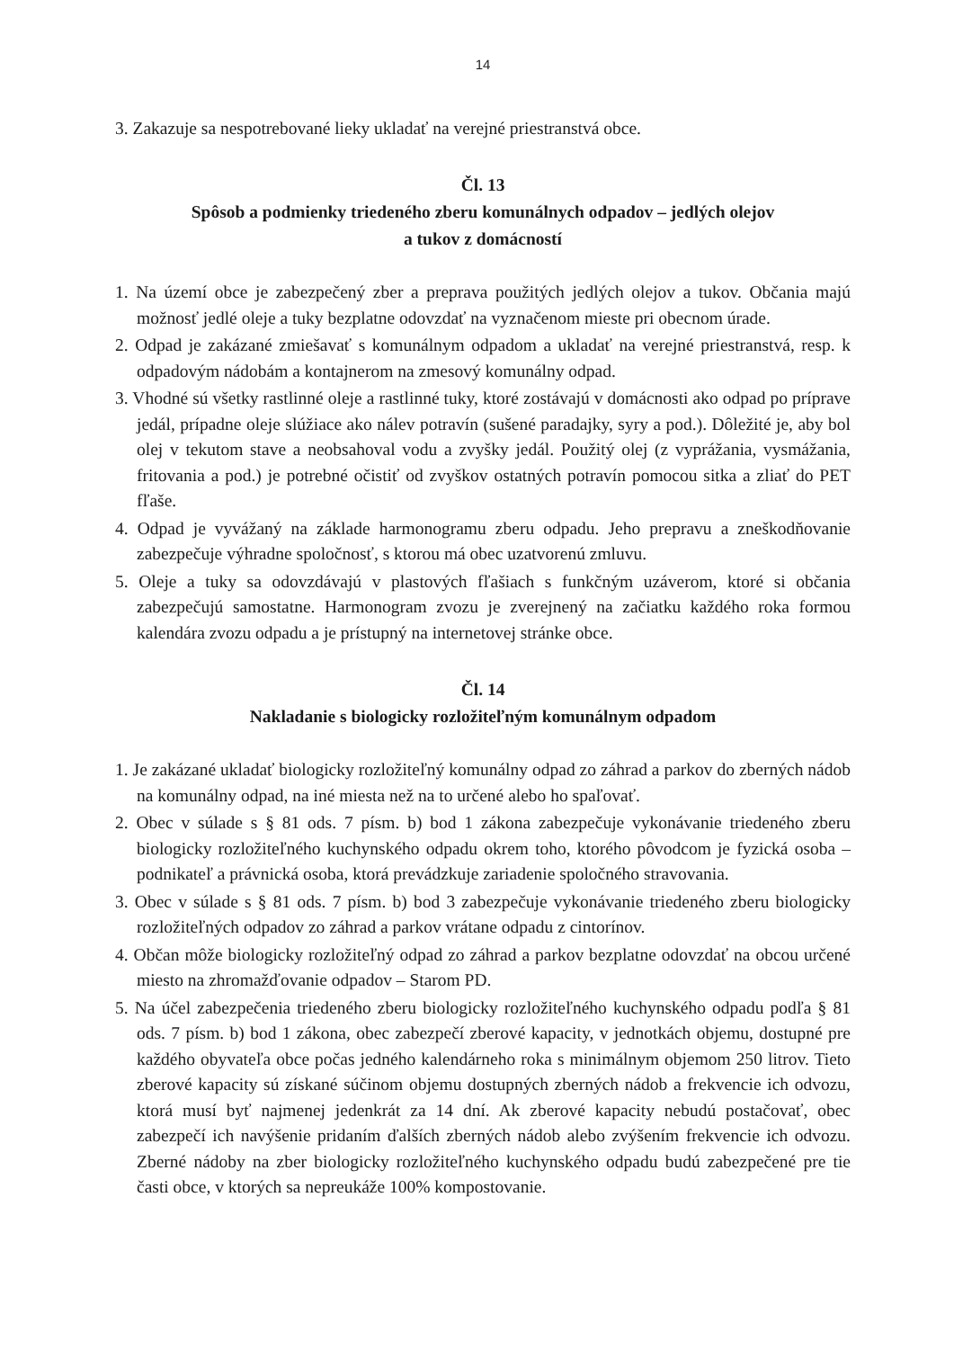14
3. Zakazuje sa nespotrebované lieky ukladať na verejné priestranstvá obce.
Čl. 13
Spôsob a podmienky triedeného zberu komunálnych odpadov – jedlých olejov
a tukov z domácností
1. Na území obce je zabezpečený zber a preprava použitých jedlých olejov a tukov. Občania majú možnosť jedlé oleje a tuky bezplatne odovzdať na vyznačenom mieste pri obecnom úrade.
2. Odpad je zakázané zmiešavať s komunálnym odpadom a ukladať na verejné priestranstvá, resp. k odpadovým nádobám a kontajnerom na zmesový komunálny odpad.
3. Vhodné sú všetky rastlinné oleje a rastlinné tuky, ktoré zostávajú v domácnosti ako odpad po príprave jedál, prípadne oleje slúžiace ako nálev potravín (sušené paradajky, syry a pod.). Dôležité je, aby bol olej v tekutom stave a neobsahoval vodu a zvyšky jedál. Použitý olej (z vyprážania, vysmážania, fritovania a pod.) je potrebné očistiť od zvyškov ostatných potravín pomocou sitka a zliať do PET fľaše.
4. Odpad je vyvážaný na základe harmonogramu zberu odpadu. Jeho prepravu a zneškodňovanie zabezpečuje výhradne spoločnosť, s ktorou má obec uzatvorenú zmluvu.
5. Oleje a tuky sa odovzdávajú v plastových fľašiach s funkčným uzáverom, ktoré si občania zabezpečujú samostatne. Harmonogram zvozu je zverejnený na začiatku každého roka formou kalendára zvozu odpadu a je prístupný na internetovej stránke obce.
Čl. 14
Nakladanie s biologicky rozložiteľným komunálnym odpadom
1. Je zakázané ukladať biologicky rozložiteľný komunálny odpad zo záhrad a parkov do zberných nádob na komunálny odpad, na iné miesta než na to určené alebo ho spaľovať.
2. Obec v súlade s § 81 ods. 7 písm. b) bod 1 zákona zabezpečuje vykonávanie triedeného zberu biologicky rozložiteľného kuchynského odpadu okrem toho, ktorého pôvodcom je fyzická osoba – podnikateľ a právnická osoba, ktorá prevádzkuje zariadenie spoločného stravovania.
3. Obec v súlade s § 81 ods. 7 písm. b) bod 3 zabezpečuje vykonávanie triedeného zberu biologicky rozložiteľných odpadov zo záhrad a parkov vrátane odpadu z cintorínov.
4. Občan môže biologicky rozložiteľný odpad zo záhrad a parkov bezplatne odovzdať na obcou určené miesto na zhromažďovanie odpadov – Starom PD.
5. Na účel zabezpečenia triedeného zberu biologicky rozložiteľného kuchynského odpadu podľa § 81 ods. 7 písm. b) bod 1 zákona, obec zabezpečí zberové kapacity, v jednotkách objemu, dostupné pre každého obyvateľa obce počas jedného kalendárneho roka s minimálnym objemom 250 litrov. Tieto zberové kapacity sú získané súčinom objemu dostupných zberných nádob a frekvencie ich odvozu, ktorá musí byť najmenej jedenkrát za 14 dní. Ak zberové kapacity nebudú postačovať, obec zabezpečí ich navýšenie pridaním ďalších zberných nádob alebo zvýšením frekvencie ich odvozu. Zberné nádoby na zber biologicky rozložiteľného kuchynského odpadu budú zabezpečené pre tie časti obce, v ktorých sa nepreukáže 100% kompostovanie.